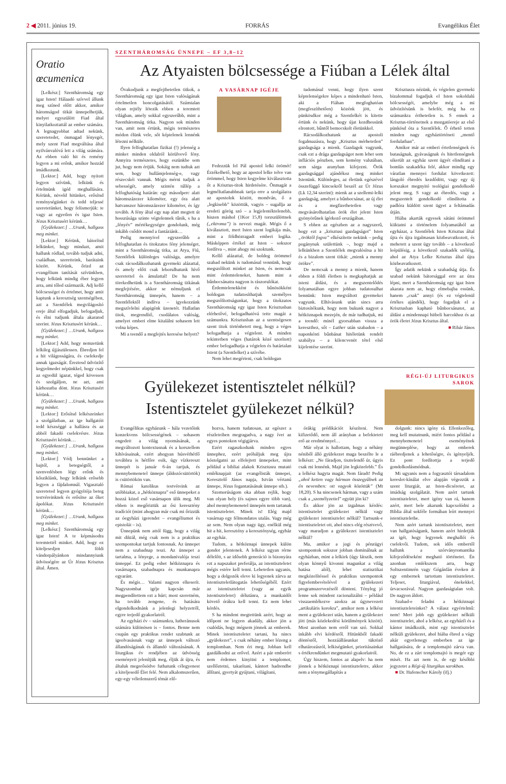2 ◀ 2011. június 19. FORRÁS Evangélikus Élet
Oratio œcumenica
[Lelkész:] Szentháromság egy igaz Isten! Hálaadó szívvel állunk meg színed előtt akkor, amikor háromságod titkát ünnepelhetjük, melyet egyszülött Fiad által kinyilatkoztattál az ember számára. A legnagyobbat adtad nekünk, szeretetedet, önmagad lényegét, mely szent Fiad megváltása által nyilvánvalóvá lett a világ számára. Az ebben való hit és remény legyen a mi erőnk, amikor hozzád imádkozunk.
[Lektor:] Add, hogy nyitott legyen szívünk, lelkünk és értelmünk igéd meghallására. Kérünk, növeld hitünket, erősítsd reménységünket és tedd teljessé szeretetünket, hogy felismerjük: te vagy az egyetlen és igaz Isten. Jézus Krisztusért kérünk…
[Gyülekezet:] …Urunk, hallgass meg minket.
[Lektor:] Kérünk, bátorítsd lelkünket, hogy mindazt, amit hallunk ródlad, tovább tudjuk adni, családban, szeretteink, barátaink között. Kérünk, őrizd az evangélium tanítását szívünkben, hogy lelkünk mindig éber legyen arra, ami tőled származik. Adj kellő bölcsességet és értelmet, hogy amit kaptunk a keresztség szentségében, azt a Szentlélek megvilágosító ereje által elfogadjuk, befogadjuk, és élni tudjunk általa akaratod szerint. Jézus Krisztusért kérünk…
[Gyülekezet:] …Urunk, hallgass meg minket.
[Lektor:] Add, hogy nemzetünk lelkileg újjászülessen. Ébredjen fel a hit világosságára, és cselekedje annak igazságát. Éreztesd üdvözítő kegyelmedet népünkkel, hogy csak az egyedül igazat, téged kövessen és szolgáljon, ne azt, ami kárhozatba dönt. Jézus Krisztusért kérünk…
[Gyülekezet:] …Urunk, hallgass meg minket.
[Lektor:] Erősítsd lelkészeinket a szolgálatban, az ige hallgatóit tedd készséggé a hallásra és az abból fakadó cselekvésre. Jézus Krisztusért kérünk…
[Gyülekezet:] …Urunk, hallgass meg minket.
[Lektor:] Védj bennünket a bajtól, a betegségtől, a szenvedésben légy erőnk és kősziklánk, hogy lelkünk erősebb legyen a fájdalomnál. Vigasztaló szereteted legyen gyógyítója beteg testvéreinknek és erősítse az őket ápolókat. Jézus Krisztusért kérünk…
[Gyülekezet:] …Urunk, hallgass meg minket.
[Lelkész:] Szentháromság egy igaz Isten! A te képmásodra teremtettél minket. Add, hogy ez kiteljesedjen földi vándorpályánkon mindannyiunk üdvösségére az Úr Jézus Krisztus által. Ámen.
SZENTHÁROMSÁG ÜNNEPE – EF 3,8–12
Az Atyaisten bölcsessége a Fiúban a Lélek által
Óvakodjunk a megfejthetetlen titkok, a Szentháromság egy igaz Isten valóságának értelmetlen boncolgatásától. Számtalan olyan rejtély létezik ebben a teremtett világban, amely sokkal egyszerűbb, mint a Szentháromság titka. Nagyon sok minden van, amit nem értünk, mégis természetes módon élünk vele, sőt képtelenek lennénk létezni nélküle.
Ilyen felfoghatatlan fizikai (!) jelenség a minket minden oldalról körülvevő fény. Annyira természetes, hogy eszünkbe sem jut, hogy nem értjük. Sokáig nem tudtuk azt sem, hogy hullámjelenség-e, vagy részecskéi vannak. Mégis mérni tudjuk a sebességét, amely szintén túllép a felfoghatóság határán: egy másodperc alatt háromszázezer kilométer, egy óra alatt hatvanszor háromszázezer kilométer, és így tovább. A fény által egy nap alatt megtett út hosszúsága szinte végtelennek tűnik, s ha a „fényév” mértékegységre gondolunk, még inkább csődöt mond a fantáziánk…
Pedig mennyivel egyszerűbb a felfoghatatlan és titokzatos fény jelenséget, mint a Szentháromság titka, az Atya, Fiú, Szentlélek különleges valósága, amelyre csak rácsodálkozhatunk gyermeki alázattal, és amely előtt csak leborulhatunk hívő szeretettel és ámulattal! De ha nem törekedhetünk is a Szentháromság titkának megfejtésére, akkor se némuljunk el Szentháromság ünnepén, hanem – a Szentlélektől indítva – igyekezzünk megszívlelni alapigénk üzenetét. Hallatlan titok, megrendítő, csodálatos valóság, amelyet emberi elme kitalálni sohasem lett volna képes.
Mi a teendő a megfejtés keresése helyett?
A VASÁRNAP IGÉJE
Fedezzük fel Pál apostol lelki örömét! Érzékelhető, hogy az apostol lelke telve van örömmel, hogy Isten kegyelme kiválasztotta őt a Krisztus-titok hirdetésére. Önmagát a legméltatlanabbnak tartja erre a szolgálatra az apostolok között, mondván, ő a „legkisebb” közöttük, vagyis – sugallja az eredeti görög szó – a legjelentéktelenebb, hiszen máshol (1Kor 15,8) torzszülöttnek („ektroma”) is nevezi magát. Mégis ő a kiválasztott, mert Isten szent logikája más, mint a földhözragadt emberi logika. Másképpen értékel az Isten – sokszor fordítva –, mint ahogy mi szoktunk.
Kellő alázattal, de boldog örömmel szabad nekünk is tudomásul vennünk, hogy megszólított minket az Isten, és nemcsak mint érdemteleneket, hanem mint a bűnbocsánatra nagyon is rászorulókat.
Érdemtelenekként és bűnösökként boldogan tudatosíthatjuk személyes megszólítottságunkat, hogy a titokzatos Szentháromság egy igaz Isten Krisztusban elérhetővé, befogadhatóvá tette magát a számunkra. Krisztusban az a szentségesen szent titok történhetett meg, hogy a véges befogadhatja a végtelent. A minden tekintetben véges (határok közé szorított) ember befogadhatja a végtelen és határtalan Istent (a Szentlelket) a szívébe.
Nem lehet megérteni, csak boldogan
tudomásul venni, hogy ilyen szent képtelenségekre képes a mindenható Isten, aki a Fiában megfoghatóan (megfeszíthetően) közénk jött, és pünkösdkor még a Szentlelkét is kitette értünk és nekünk, hogy újat kezdhessünk elrontott, bűntől bemocskolt életünkkel.
Rácsodálkozhatunk az apostoli fogalmazásra, hogy „Krisztus mérhetetlen” gazdagsága a mienk. Gazdagok vagyunk, csak ezt a drága gazdagságot nem lehet sem inflációs pénzben, sem kemény valutában, sem sárga aranyban kifejezni. Örök gazdagsággal ajándékoz meg minket Istenünk. Különleges, az életünk egészével összefüggő kincsekről beszél az Úr Jézus (Lk 12,34 szerint): mienk az a szellemi-lelki gazdagság, amelyet a bűnbocsánat, az új élet és a megfizethetetlen vagy megvásárolhatatlan örök élet jelent Isten gyönyörűnek ígérkező országában.
S ebben az egészben az a nagyszerű, hogy ezt a „krisztusi gazdagságot” Isten „öröktől fogva” elkészítette nekünk – pedig pogánynak születtünk –, hogy majd a lelkünkben a Szentlélek megvalósítsa a hit és a bizalom szent titkát: „mienk a menny örökre”.
De nemcsak a menny a mienk, hanem ebben a földi életben is megkaphatjuk az isteni áldást, és a megszentelődés folyamatában egyre jobban tudatosulhat bennünk: Isten megváltott gyermekei vagyunk. Elhívásunk után sincs arra biztosítékunk, hogy nem bukunk nagyot a hétköznapok mezején, de már tudhatjuk, mi a teendő: minél gyorsabban vissza a kereszthez, sőt – Luther után szabadon – a naponkénti bűnbánat hitéletünk rendelt szabálya – a kilencvenöt tétel első kijelentése szerint.
Krisztusra nézünk, és végtelen gyermeki bizalommal fogadjuk el Isten sokoldalú bölcsességét, amelybe még a mi üdvözítésünk is belefér, még ha ez számunkra érthetetlen is. S ennek a Krisztus-történetnek a mozgatóereje az első pünkösd óta a Szentlélek. Ő érhető tetten minden nagy egyháztörténeti „mentő fordulatban”.
Amikor már az emberi értetlenségnek és butaságnak, gyávaságnak és hitetlenségnek sikerült az egyház szent ügyét elindítani a bomlás szakadéka felé, akkor mindig egy váratlan mennyei fordulat következett: lángoló ébredés kezdődött, vagy egy új korszakot megnyitó teológiai gondolkodó jelent meg. S vagy az ébredés, vagy a megszentelt gondolkodó elindította a padlóra küldött szent ügyet a feltámadás útján.
Hiába akarták egyesek sátáni örömmel kiiktatni a történelem folyamatából az egyházat, a Szentlélek Isten Krisztus által újra és újra irgalmasan közbeavatkozott, és mehetett a szent ügy tovább – a következő leépülésig, a következő szakadék széléig, ahol az Atya Lelke Krisztus által újra közbeavatkozott.
Így adatik nekünk a szabadság útja. És szabad nekünk bátorsággal erre az útra lépni, mert a Szentháromság egy igaz Isten akarata nem az, hogy elmebajba essünk, hanem „csak” annyi (és ez végtelenül értékes ajándék), hogy fogadjuk el a Krisztusban kapható bűnbocsánatot, az áldást a mindennapi hitbeli harcokhoz és az örök életet Jézus Krisztus által.
■ Ribár János
Gyülekezet istentisztelet nélkül?
Istentisztelet gyülekezet nélkül?
RÉGI-ÚJ LITURGIKUS SAROK
Evangélikus egyházunk – hála vezetőink konzekvens bölcsességének – sohasem engedett a világ nyomásának, a megváltozott kontextusnak és a korszellem kihívásainak, ezért ahogyan húsvéthétfő továbbra is hétfőre esik, úgy vízkereszt ünnepét is január 6-án tartjuk, és mennybemenetel ünnepe (áldozócsütörtök) is csütörtökön van.
Római katolikus testvéreink az utóbbiakat, a „hétköznapra” eső ünnepeket a hozzá közel eső vasárnapon ülik meg. Mi ebben is megőriztük az ősi keresztény tradíciót (mint ahogyan már csak mi őrizzük az óegyházi igerendet – evangéliumot és epistolát – is).
Ünnepünk nem attól függ, hogy a világ mit diktál, még csak nem is a praktikus szempontokat tartjuk fontosnak. Az ünnepet nem a szabadnap teszi. Az ünnepet a tartalma, a lényege, a mondanivalója teszi ünneppé. Ez pedig eshet hétköznapra és vasárnapra, szabadnapra és munkanapra egyaránt.
És mégis… Valami nagyon elkeserít. Nagyszombat igéje kapcsán már megpendítettem ezt a húrt; most szeretném, ha tovább zengene, és hatására elgondolkodnánk a jelenlegi helyzetről, egyre terjedő gyakorlatról.
Az egyházi év – számunkra, lutheránusok számára különösen is – fontos. Benne nem csupán egy praktikus rendet szabtunk az igeolvasásnak vagy az ünnepek változó állandóságának és állandó változásának. A liturgikus év rendjében az üdvösség eseményeit jelenítjük meg, éljük át újra, és általuk megerősödve futhatunk célegyenest a kiteljesedő Élet felé. Nem alkalomszerűen, egy-egy véletlenszerű témát elő-
hozva, hanem tudatosan, az egészet a részleteiben megragadva, a nagy ívet az egyes pontokon végigjárva.
Ezért ragaszkodunk minden egyes ünnephez, ezért próbáljuk meg újra kóstolgatni az elfelejtett ünnepeket, mint például a bibliai alakok Krisztusra mutató emléknapjait (az evangélisták ünnepei, Keresztelő János napja, István vértanú ünnepe, Jézus fogantatásának ünnepe stb.).
Szomorúságom oka abban rejlik, hogy van olyan hely (és sajnos egyre több van), ahol mennybemenetel ünnepén nem tartanak istentiszteletet. Minek is! Elég majd vasárnap egy félmondatos utalás. Vagy még az sem. Nem olyan nagy ügy, enélkül még hit a hit, keresztény a kereszténység, egyház az egyház.
Tudom, a hétköznapi ünnepek külön gondot jelentenek. A lelkész ugyan rérne délelőtt, s az idősebb generáció is bizonyára ezt a napszakot preferálja, az istentiszteletet mégis estére kell tenni. Lehetetlen ugyanis, hogy a dolgozók eleve ki legyenek zárva az istentiszteletlátogatás lehetőségéből. Ezért az istentiszteletet (vagy az egyik istentiszteletet) délutánra, a munkaidőt követő órákra kell tenni. Ez nem lehet kérdés.
S ha mindent megtettünk azért, hogy az időpont ne legyen akadály, akkor jön a csalódás, hogy mégsem jönnek az emberek. Minek istentiszteletet tartani, ha nincs „gyülekezet”, s csak néhány ember lézeng a templomban. Nem éri meg. Jobban kell gazdálkodni az erővel. Azért a pár emberért nem érdemes kinyitni a templomot, szellőztetni, takarítani, kántort hadrendbe állítani, gyertyát gyújtani, világítani,
órákig prédikációt készíteni. Nem kifizetődő, nem áll arányban a befektetett erő az eredménnyel…
Már olyat is hallottam, hogy a néhány néniből álló gyülekezet maga beszélte le a lelkészt: „Ne fáradjon, tisztelendő úr, úgyis csak mi lennénk. Majd jön legközelebb.” És a lelkész hagyta magát. Nem fáradt! Pedig „ahol ketten vagy hárman összegyűlnek az én nevemben: ott vagyok közöttük” (Mt 18,20). S ha nincsenek hárman, vagy a szám csak a „személyzettel” együtt jön ki?
És akkor jön az izgalmas kérdés: istentisztelet gyülekezet nélkül vagy gyülekezet istentisztelet nélkül? Tartsunk-e istentiszteletet ott, ahol nincs elég résztvevő, vagy maradjon a gyülekezet istentisztelet nélkül?
Ma, amikor a jogi és pénzügyi szempontok sokszor jobban dominálnak az egyházban, mint a lelkiek (úgy látszik, nem olyan könnyű kivonni magunkat a világ hatása alól), lehet statisztikai megközelítéssel és praktikus szempontok figyelembevételével a gyülekezeti programszervezésről dönteni. Tényleg jó lenne sok mindent racionalizálni – például visszaemlékezve azokra az úgynevezett „artikuláris korokra”, amikor nem a lelkész ment a gyülekezet után, hanem a gyülekezet jött (más közlekedési körülmények között). Most azonban nem erről van szó. Sokkal inkább elvi kérdésről. Hitünkből fakadó döntésről, hozzáállásunkat tükröző elhatározásról, lelkiségünket, prioritásainkat s értékrendünket megmutató gyakorlatról.
Úgy hiszem, fontos az alapelv: ha nem jönnek a hétköznapi istentiszteletre, akkor nem a ténymegállapítás a
dolgunk: nincs igény rá. Ellenkezőleg, meg kell mutatnunk, miért fontos például a mennybemenetel eseményének megünneplése, hogy az emberek ráébredjenek a lehetőségre, és igényeljék. Ez pont fordítottja a terjedő gondolkodásmódnak.
Mi ugyanis nem a fogyasztói társadalom kereslet-kínálat elve alapján végezzük a szent liturgiát, az Isten-dicséretet, az imádság szolgálatát. Nem azért tartunk istentiszteletet, mert igény van rá, hanem azért, mert bele akarunk kapcsolódni a Biblia által sokféle formában leírt mennyei istentiszteletbe.
Nem azért tartunk istentiszteletet, mert van hallgatóságunk, hanem azért hirdetjük az igét, hogy legyenek meghallói és cselekvői. Tudom, sok idős embertől hallunk a szórványromantika kifejeződéseként megható történetet. Én azonban emlékszem arra, hogy Soltszentimrén vagy Gógánfán éveken át egy embernek tartottam istentiszteletet. Teljeset, liturgiával, énekekkel, úrvacsorával. Nagyon gazdaságtalan volt. De nagyon áldott.
Szabad-e feladni a hétköznapi istentiszteleteinket? A válasz egyértelmű: nem! Mert jobb egy gyülekezet nélküli istentisztelet, ahol a lelkész, az egyházfi és a kántor imádkozik, mint egy istentisztelet nélküli gyülekezet, ahol hiába ébred a vágy akár egyetlenegy emberben az ige hallgatására, de a templomajtó zárva van. No, de ez a zárt templomajtó is megér egy misét. Ha azt nem is, de egy későbbi jegyzetet a Régi-új liturgikus sarokban.
■ Dr. Hafenscher Károly (ifj.)